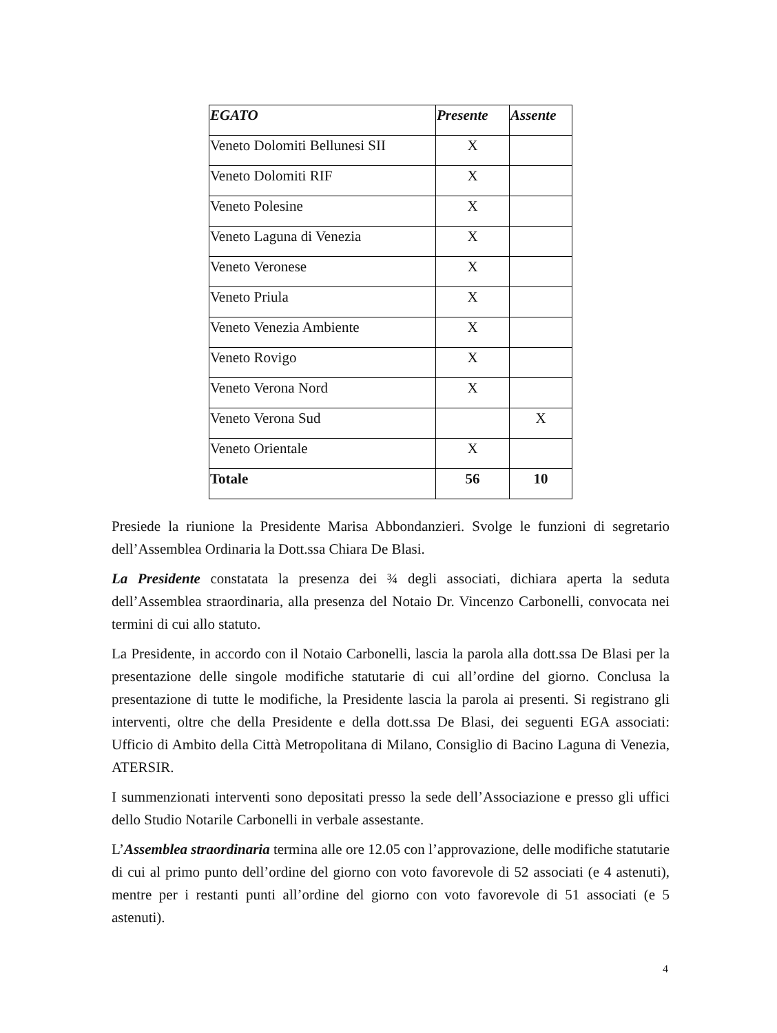| EGATO | Presente | Assente |
| --- | --- | --- |
| Veneto Dolomiti Bellunesi SII | X | |
| Veneto Dolomiti RIF | X | |
| Veneto Polesine | X | |
| Veneto Laguna di Venezia | X | |
| Veneto Veronese | X | |
| Veneto Priula | X | |
| Veneto Venezia Ambiente | X | |
| Veneto Rovigo | X | |
| Veneto Verona Nord | X | |
| Veneto Verona Sud | | X |
| Veneto Orientale | X | |
| Totale | 56 | 10 |
Presiede la riunione la Presidente Marisa Abbondanzieri. Svolge le funzioni di segretario dell’Assemblea Ordinaria la Dott.ssa Chiara De Blasi.
La Presidente constatata la presenza dei ¾ degli associati, dichiara aperta la seduta dell’Assemblea straordinaria, alla presenza del Notaio Dr. Vincenzo Carbonelli, convocata nei termini di cui allo statuto.
La Presidente, in accordo con il Notaio Carbonelli, lascia la parola alla dott.ssa De Blasi per la presentazione delle singole modifiche statutarie di cui all’ordine del giorno. Conclusa la presentazione di tutte le modifiche, la Presidente lascia la parola ai presenti. Si registrano gli interventi, oltre che della Presidente e della dott.ssa De Blasi, dei seguenti EGA associati: Ufficio di Ambito della Città Metropolitana di Milano, Consiglio di Bacino Laguna di Venezia, ATERSIR.
I summenzionati interventi sono depositati presso la sede dell’Associazione e presso gli uffici dello Studio Notarile Carbonelli in verbale assestante.
L’Assemblea straordinaria termina alle ore 12.05 con l’approvazione, delle modifiche statutarie di cui al primo punto dell’ordine del giorno con voto favorevole di 52 associati (e 4 astenuti), mentre per i restanti punti all’ordine del giorno con voto favorevole di 51 associati (e 5 astenuti).
4